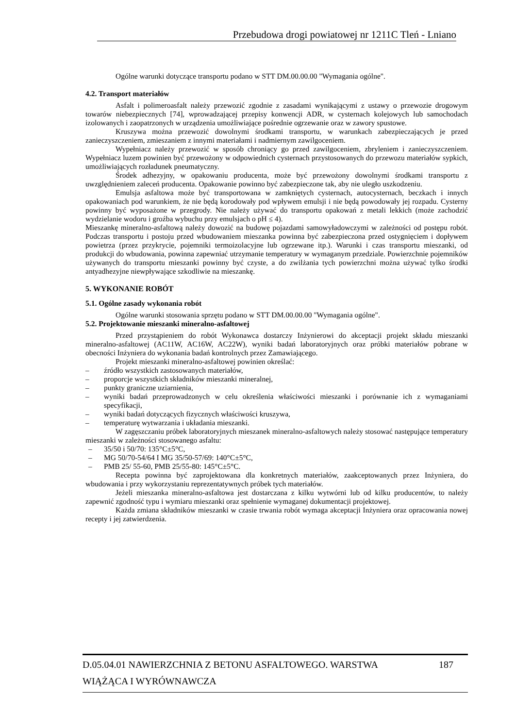Przebudowa drogi powiatowej nr 1211C Tleń - Lniano
Ogólne warunki dotyczące transportu podano w STT DM.00.00.00 "Wymagania ogólne".
4.2. Transport materiałów
Asfalt i polimeroasfalt należy przewozić zgodnie z zasadami wynikającymi z ustawy o przewozie drogowym towarów niebezpiecznych [74], wprowadzającej przepisy konwencji ADR, w cysternach kolejowych lub samochodach izolowanych i zaopatrzonych w urządzenia umożliwiające pośrednie ogrzewanie oraz w zawory spustowe.
Kruszywa można przewozić dowolnymi środkami transportu, w warunkach zabezpieczających je przed zanieczyszczeniem, zmieszaniem z innymi materiałami i nadmiernym zawilgoceniem.
Wypełniacz należy przewozić w sposób chroniący go przed zawilgoceniem, zbryleniem i zanieczyszczeniem. Wypełniacz luzem powinien być przewożony w odpowiednich cysternach przystosowanych do przewozu materiałów sypkich, umożliwiających rozładunek pneumatyczny.
Środek adhezyjny, w opakowaniu producenta, może być przewożony dowolnymi środkami transportu z uwzględnieniem zaleceń producenta. Opakowanie powinno być zabezpieczone tak, aby nie uległo uszkodzeniu.
Emulsja asfaltowa może być transportowana w zamkniętych cysternach, autocysternach, beczkach i innych opakowaniach pod warunkiem, że nie będą korodowały pod wpływem emulsji i nie będą powodowały jej rozpadu. Cysterny powinny być wyposażone w przegrody. Nie należy używać do transportu opakowań z metali lekkich (może zachodzić wydzielanie wodoru i groźba wybuchu przy emulsjach o pH ≤ 4).
Mieszankę mineralno-asfaltową należy dowozić na budowę pojazdami samowyładowczymi w zależności od postępu robót. Podczas transportu i postoju przed wbudowaniem mieszanka powinna być zabezpieczona przed ostygnięciem i dopływem powietrza (przez przykrycie, pojemniki termoizolacyjne lub ogrzewane itp.). Warunki i czas transportu mieszanki, od produkcji do wbudowania, powinna zapewniać utrzymanie temperatury w wymaganym przedziale. Powierzchnie pojemników używanych do transportu mieszanki powinny być czyste, a do zwilżania tych powierzchni można używać tylko środki antyadhezyjne niewpływające szkodliwie na mieszankę.
5. WYKONANIE ROBÓT
5.1. Ogólne zasady wykonania robót
Ogólne warunki stosowania sprzętu podano w STT DM.00.00.00 "Wymagania ogólne".
5.2. Projektowanie mieszanki mineralno-asfaltowej
Przed przystąpieniem do robót Wykonawca dostarczy Inżynierowi do akceptacji projekt składu mieszanki mineralno-asfaltowej (AC11W, AC16W, AC22W), wyniki badań laboratoryjnych oraz próbki materiałów pobrane w obecności Inżyniera do wykonania badań kontrolnych przez Zamawiającego.
Projekt mieszanki mineralno-asfaltowej powinien określać:
– źródło wszystkich zastosowanych materiałów,
– proporcje wszystkich składników mieszanki mineralnej,
– punkty graniczne uziarnienia,
– wyniki badań przeprowadzonych w celu określenia właściwości mieszanki i porównanie ich z wymaganiami specyfikacji,
– wyniki badań dotyczących fizycznych właściwości kruszywa,
– temperaturę wytwarzania i układania mieszanki.
W zagęszczaniu próbek laboratoryjnych mieszanek mineralno-asfaltowych należy stosować następujące temperatury mieszanki w zależności stosowanego asfaltu:
– 35/50 i 50/70: 135°C±5°C,
– MG 50/70-54/64 I MG 35/50-57/69: 140°C±5°C,
– PMB 25/ 55-60, PMB 25/55-80: 145°C±5°C.
Recepta powinna być zaprojektowana dla konkretnych materiałów, zaakceptowanych przez Inżyniera, do wbudowania i przy wykorzystaniu reprezentatywnych próbek tych materiałów.
Jeżeli mieszanka mineralno-asfaltowa jest dostarczana z kilku wytwórni lub od kilku producentów, to należy zapewnić zgodność typu i wymiaru mieszanki oraz spełnienie wymaganej dokumentacji projektowej.
Każda zmiana składników mieszanki w czasie trwania robót wymaga akceptacji Inżyniera oraz opracowania nowej recepty i jej zatwierdzenia.
D.05.04.01 NAWIERZCHNIA Z BETONU ASFALTOWEGO. WARSTWA 187
WIĄŻĄCA I WYRÓWNAWCZA